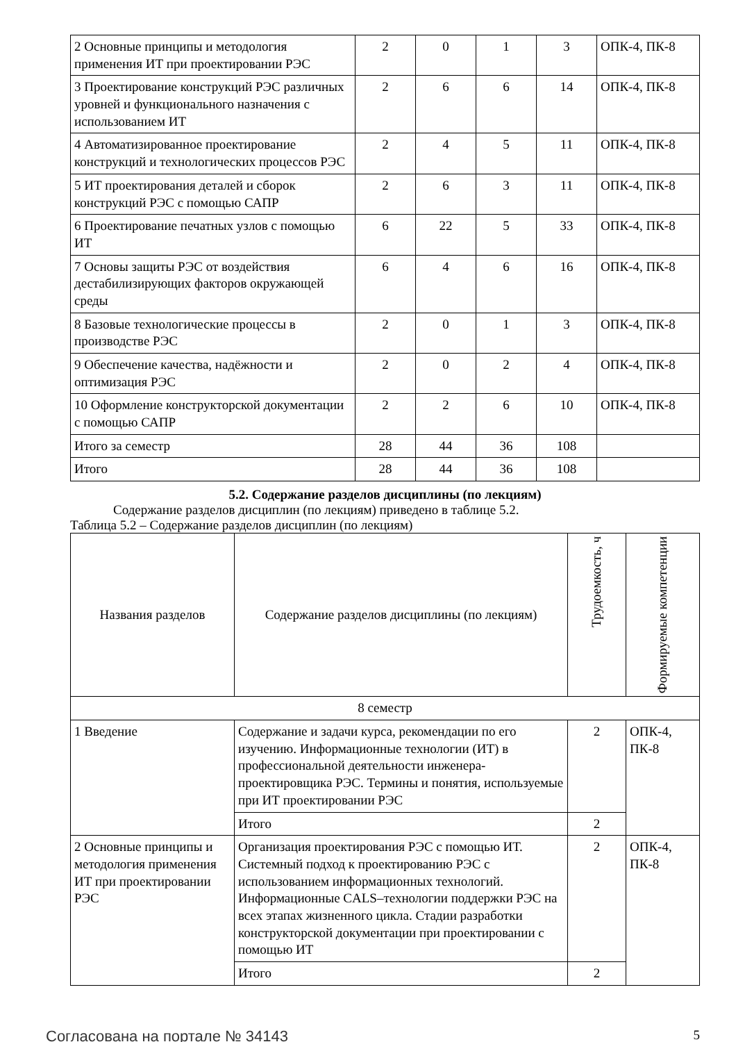| 2 Основные принципы и методология применения ИТ при проектировании РЭС | 2 | 0 | 1 | 3 | ОПК-4, ПК-8 |
| 3 Проектирование конструкций РЭС различных уровней и функционального назначения с использованием ИТ | 2 | 6 | 6 | 14 | ОПК-4, ПК-8 |
| 4 Автоматизированное проектирование конструкций и технологических процессов РЭС | 2 | 4 | 5 | 11 | ОПК-4, ПК-8 |
| 5 ИТ проектирования деталей и сборок конструкций РЭС с помощью САПР | 2 | 6 | 3 | 11 | ОПК-4, ПК-8 |
| 6 Проектирование печатных узлов с помощью ИТ | 6 | 22 | 5 | 33 | ОПК-4, ПК-8 |
| 7 Основы защиты РЭС от воздействия дестабилизирующих факторов окружающей среды | 6 | 4 | 6 | 16 | ОПК-4, ПК-8 |
| 8 Базовые технологические процессы в производстве РЭС | 2 | 0 | 1 | 3 | ОПК-4, ПК-8 |
| 9 Обеспечение качества, надёжности и оптимизация РЭС | 2 | 0 | 2 | 4 | ОПК-4, ПК-8 |
| 10 Оформление конструкторской документации с помощью САПР | 2 | 2 | 6 | 10 | ОПК-4, ПК-8 |
| Итого за семестр | 28 | 44 | 36 | 108 | |
| Итого | 28 | 44 | 36 | 108 | |
5.2. Содержание разделов дисциплины (по лекциям)
Содержание разделов дисциплин (по лекциям) приведено в таблице 5.2.
Таблица 5.2 – Содержание разделов дисциплин (по лекциям)
| Названия разделов | Содержание разделов дисциплины (по лекциям) | Трудоемкость, ч | Формируемые компетенции |
| --- | --- | --- | --- |
| 8 семестр | | | |
| 1 Введение | Содержание и задачи курса, рекомендации по его изучению. Информационные технологии (ИТ) в профессиональной деятельности инженера-проектировщика РЭС. Термины и понятия, используемые при ИТ проектировании РЭС | 2 | ОПК-4, ПК-8 |
| | Итого | 2 | |
| 2 Основные принципы и методология применения ИТ при проектировании РЭС | Организация проектирования РЭС с помощью ИТ. Системный подход к проектированию РЭС с использованием информационных технологий. Информационные CALS–технологии поддержки РЭС на всех этапах жизненного цикла. Стадии разработки конструкторской документации при проектировании с помощью ИТ | 2 | ОПК-4, ПК-8 |
| | Итого | 2 | |
Согласована на портале № 34143 5